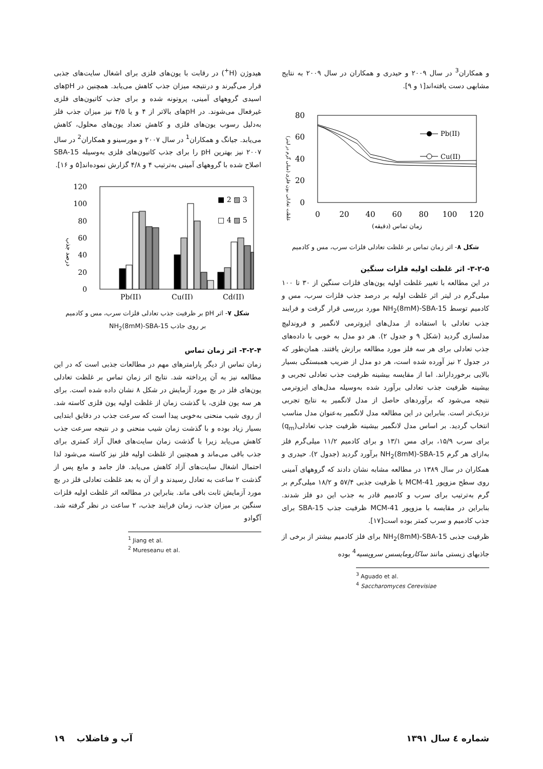هیدوژن (H<sup>+</sup>) در رقابت با یون‌های فلزی برای اشغال سایت‌های جذبی قرار می‌گیرند و درنتیجه میزان جذب کاهش می‌یابد. همچنین در pHهای اسیدی گروههای آمینی، پروتونه شده و برای جذب کاتیون‌های فلزی غیرفعال می‌شوند. در pHهای بالاتر از ۴ و یا ۴/۵ نیز میزان جذب فلز به‌دلیل رسوب یون‌های فلزی و کاهش تعداد یون‌های محلول، کاهش می‌یابد. جیانگ و همکاران<sup>1</sup> در سال ۲۰۰۷ و مورسینو و همکاران<sup>2</sup> در سال ۲۰۰۷ نیز بهترین pH را برای جذب کاتیون‌های فلزی به‌وسیله SBA-15 اصلاح شده با گروههای آمینی به‌ترتیب ۴ و ۴/۸ گزارش نموده‌اند[۵ و ۱۶].
120
100
80
60
40
20
0
درصد جذب
■ 2 ▨ 3
□ 4 ▨ 5
Pb(II)
Cu(II)
Cd(II)
شکل ۷- اثر pH بر ظرفیت جذب تعادلی فلزات سرب، مس و کادمیم
بر روی جاذب NH<sub>2</sub>(8mM)-SBA-15
۳-۲-۴- اثر زمان تماس
زمان تماس از دیگر پارامترهای مهم در مطالعات جذبی است که در این مطالعه نیز به آن پرداخته شد. نتایج اثر زمان تماس بر غلظت تعادلی یون‌های فلز در بچ مورد آزمایش در شکل ۸ نشان داده شده است. برای هر سه یون فلزی، با گذشت زمان از غلظت اولیه یون فلزی کاسته شد. از روی شیب منحنی به‌خوبی پیدا است که سرعت جذب در دقایق ابتدایی بسیار زیاد بوده و با گذشت زمان شیب منحنی و در نتیجه سرعت جذب کاهش می‌یابد زیرا با گذشت زمان سایت‌های فعال آزاد کمتری برای جذب باقی می‌ماند و همچنین از غلظت اولیه فلز نیز کاسته می‌شود لذا احتمال اشغال سایت‌های آزاد کاهش می‌یابد. فاز جامد و مایع پس از گذشت ۲ ساعت به تعادل رسیدند و از آن به بعد غلظت تعادلی فلز در بچ مورد آزمایش ثابت باقی ماند. بنابراین در مطالعه اثر غلظت اولیه فلزات سنگین بر میزان جذب، زمان فرایند جذب، ۲ ساعت در نظر گرفته شد. آگوادو
<sup>1</sup> Jiang et al.
<sup>2</sup> Mureseanu et al.
و همکاران<sup>3</sup> در سال ۲۰۰۹ و حیدری و همکاران در سال ۲۰۰۹ به نتایج مشابهی دست یافته‌اند[۱ و ۹].
80
60
40
20
0
0
20
40
60
80
100
120
زمان تماس (دقیقه)
غلظت تعادلی یون فلزی (میلی گرم در لیتر)
Pb(II)
Cu(II)
شکل ۸- اثر زمان تماس بر غلظت تعادلی فلزات سرب، مس و کادمیم
۳-۲-۵- اثر غلظت اولیه فلزات سنگین
در این مطالعه با تغییر غلظت اولیه یون‌های فلزات سنگین از ۳۰ تا ۱۰۰ میلی‌گرم در لیتر اثر غلظت اولیه بر درصد جذب فلزات سرب، مس و کادمیم توسط NH<sub>2</sub>(8mM)-SBA-15 مورد بررسی قرار گرفت و فرایند جذب تعادلی با استفاده از مدل‌های ایزوترمی لانگمیر و فروندلیچ مدلسازی گردید (شکل ۹ و جدول ۲). هر دو مدل به خوبی با داده‌های جذب تعادلی برای هر سه فلز مورد مطالعه برازش یافتند. همان‌طور که در جدول ۲ نیز آورده شده است، هر دو مدل از ضریب همبستگی بسیار بالایی برخوردار‌اند. اما از مقایسه بیشینه ظرفیت جذب تعادلی تجربی و بیشینه ظرفیت جذب تعادلی برآورد شده به‌وسیله مدل‌های ایزوترمی نتیجه می‌شود که برآوردهای حاصل از مدل لانگمیر به نتایج تجربی نزدیک‌تر است. بنابراین در این مطالعه مدل لانگمیر به‌عنوان مدل مناسب انتخاب گردید. بر اساس مدل لانگمیر بیشینه ظرفیت جذب تعادلی(q<sub>m</sub>) برای سرب ۱۵/۹، برای مس ۱۳/۱ و برای کادمیم ۱۱/۲ میلی‌گرم فلز به‌ازای هر گرم NH<sub>2</sub>(8mM)-SBA-15 برآورد گردید (جدول ۲). حیدری و همکاران در سال ۱۳۸۹ در مطالعه مشابه نشان دادند که گروههای آمینی روی سطح مزوپور MCM-41 با ظرفیت جذبی ۵۷/۴ و ۱۸/۲ میلی‌گرم بر گرم به‌ترتیب برای سرب و کادمیم قادر به جذب این دو فلز شدند. بنابراین در مقایسه با مزوپور MCM-41 ظرفیت جذب SBA-15 برای جذب کادمیم و سرب کمتر بوده است[۱۷].
ظرفیت جذبی NH<sub>2</sub>(8mM)-SBA-15 برای فلز کادمیم بیشتر از برخی از جاذبهای زیستی مانند ساکارومایسس سرویسیه<sup>4</sup> بوده
<sup>3</sup> Aguado et al.
<sup>4</sup> Saccharomyces Cerevisiae
شماره ٤ سال ۱۳۹۱ آب و فاضلاب ۱۹